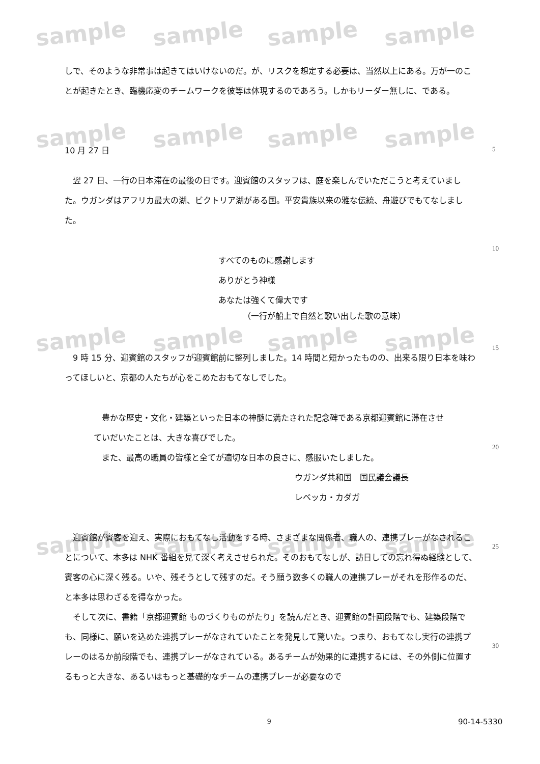sample sample sample sample
sample sample sample sample
sample sample sample sample
sample sample sample sample
しで、そのような非常事は起きてはいけないのだ。が、リスクを想定する必要は、当然以上にある。万が一のことが起きたとき、臨機応変のチームワークを彼等は体現するのであろう。しかもリーダー無しに、である。
10 月 27 日
　翌 27 日、一行の日本滞在の最後の日です。迎賓館のスタッフは、庭を楽しんでいただこうと考えていました。ウガンダはアフリカ最大の湖、ビクトリア湖がある国。平安貴族以来の雅な伝統、舟遊びでもてなしました。
すべてのものに感謝します
ありがとう神様
あなたは強くて偉大です
（一行が船上で自然と歌い出した歌の意味）
　9 時 15 分、迎賓館のスタッフが迎賓館前に整列しました。14 時間と短かったものの、出来る限り日本を味わってほしいと、京都の人たちが心をこめたおもてなしでした。
　豊かな歴史・文化・建築といった日本の神髄に満たされた記念碑である京都迎賓館に滞在させていだいたことは、大きな喜びでした。
　また、最高の職員の皆様と全てが適切な日本の良さに、感服いたしました。
ウガンダ共和国　国民議会議長
レベッカ・カダガ
　迎賓館が賓客を迎え、実際におもてなし活動をする時、さまざまな関係者、職人の、連携プレーがなされることについて、本多は NHK 番組を見て深く考えさせられた。そのおもてなしが、訪日しての忘れ得ぬ経験として、賓客の心に深く残る。いや、残そうとして残すのだ。そう願う数多くの職人の連携プレーがそれを形作るのだ、と本多は思わざるを得なかった。
　そして次に、書籍「京都迎賓館 ものづくりものがたり」を読んだとき、迎賓館の計画段階でも、建築段階でも、同様に、願いを込めた連携プレーがなされていたことを発見して驚いた。つまり、おもてなし実行の連携プレーのはるか前段階でも、連携プレーがなされている。あるチームが効果的に連携するには、その外側に位置するもっと大きな、あるいはもっと基礎的なチームの連携プレーが必要なので
5
10
15
20
25
30
9 90-14-5330